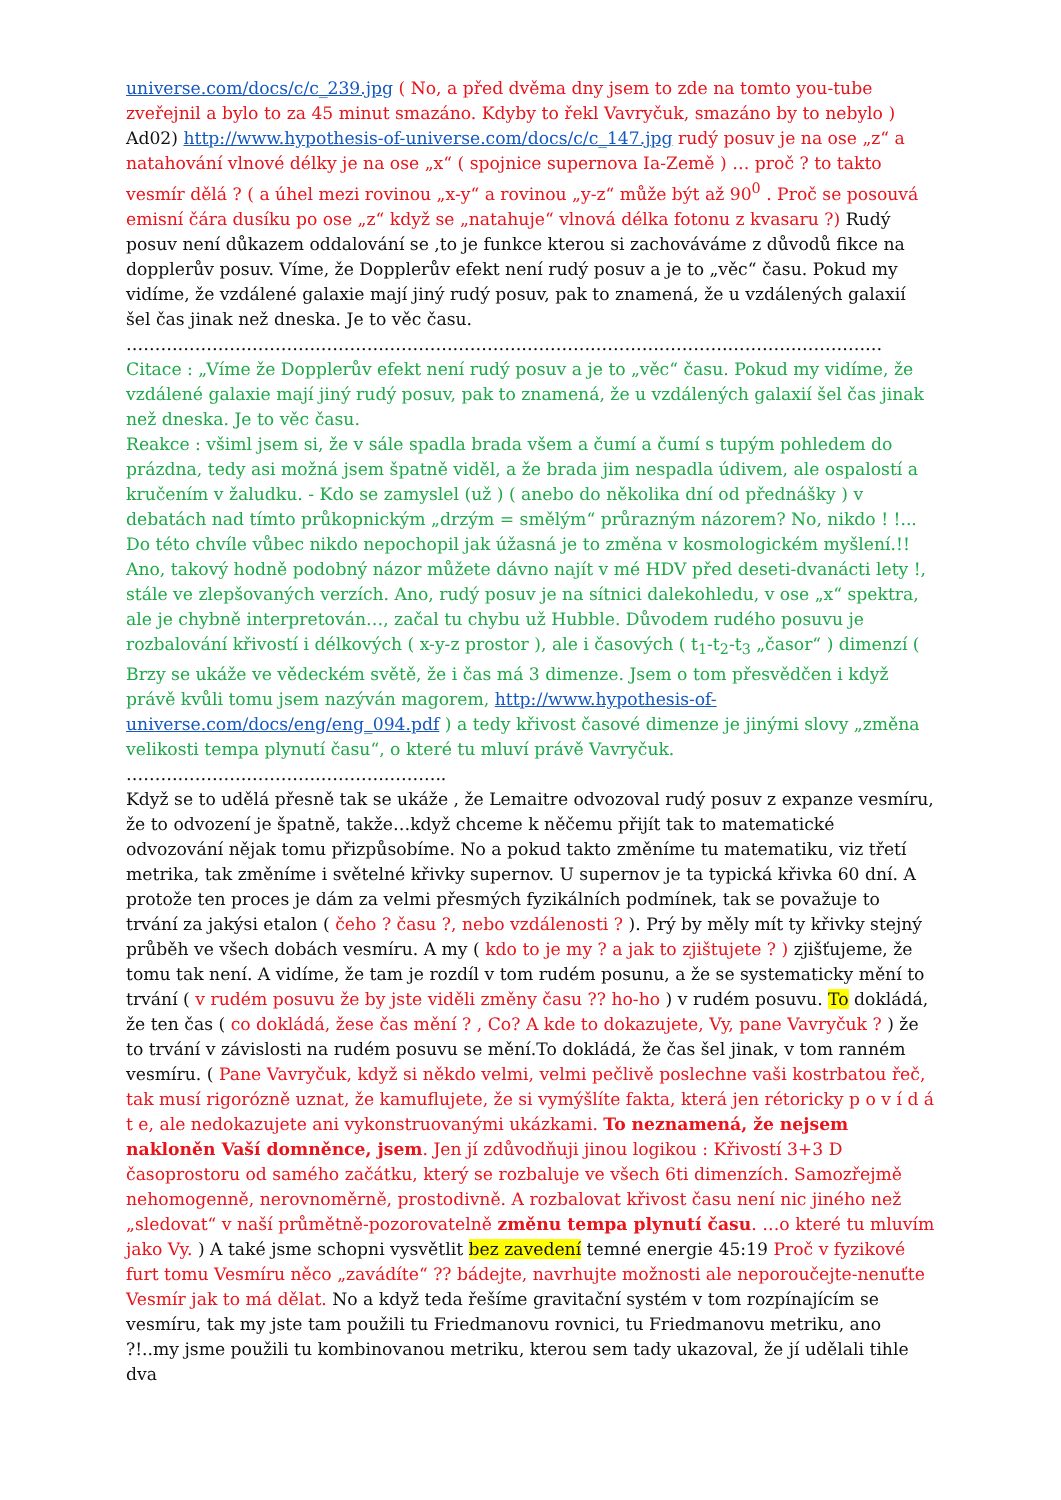universe.com/docs/c/c_239.jpg ( No, a před dvěma dny jsem to zde na tomto you-tube zveřejnil a bylo to za 45 minut smazáno. Kdyby to řekl Vavryčuk, smazáno by to nebylo ) Ad02) http://www.hypothesis-of-universe.com/docs/c/c_147.jpg rudý posuv je na ose „z“ a natahování vlnové délky je na ose „x“ ( spojnice supernova Ia-Země ) … proč ? to takto vesmír dělá ? ( a úhel mezi rovinou „x-y“ a rovinou „y-z“ může být až 90<sup>0</sup> . Proč se posouvá emisní čára dusíku po ose „z“ když se „natahuje“ vlnová délka fotonu z kvasaru ?) Rudý posuv není důkazem oddalování se ,to je funkce kterou si zachováváme z důvodů fikce na dopplerův posuv. Víme, že Dopplerův efekt není rudý posuv a je to „věc“ času. Pokud my vidíme, že vzdálené galaxie mají jiný rudý posuv, pak to znamená, že u vzdálených galaxií šel čas jinak než dneska. Je to věc času.
……………………………………………………………………………………………………………………
Citace : „Víme že Dopplerův efekt není rudý posuv a je to „věc“ času. Pokud my vidíme, že vzdálené galaxie mají jiný rudý posuv, pak to znamená, že u vzdálených galaxií šel čas jinak než dneska. Je to věc času.
Reakce : všiml jsem si, že v sále spadla brada všem a čumí a čumí s tupým pohledem do prázdna, tedy asi možná jsem špatně viděl, a že brada jim nespadla údivem, ale ospalostí a kručením v žaludku. - Kdo se zamyslel (už ) ( anebo do několika dní od přednášky ) v debatách nad tímto průkopnickým „drzým = smělým“ průrazným názorem? No, nikdo ! !... Do této chvíle vůbec nikdo nepochopil jak úžasná je to změna v kosmologickém myšlení.!! Ano, takový hodně podobný názor můžete dávno najít v mé HDV před deseti-dvanácti lety !, stále ve zlepšovaných verzích. Ano, rudý posuv je na sítnici dalekohledu, v ose „x“ spektra, ale je chybně interpretován…, začal tu chybu už Hubble. Důvodem rudého posuvu je rozbalování křivostí i délkových ( x-y-z prostor ), ale i časových ( t<sub>1</sub>-t<sub>2</sub>-t<sub>3</sub> „časor“ ) dimenzí ( Brzy se ukáže ve vědeckém světě, že i čas má 3 dimenze. Jsem o tom přesvědčen i když právě kvůli tomu jsem nazýván magorem, http://www.hypothesis-of-universe.com/docs/eng/eng_094.pdf ) a tedy křivost časové dimenze je jinými slovy „změna velikosti tempa plynutí času“, o které tu mluví právě Vavryčuk.
………………………………………………..
Když se to udělá přesně tak se ukáže , že Lemaitre odvozoval rudý posuv z expanze vesmíru, že to odvození je špatně, takže…když chceme k něčemu přijít tak to matematické odvozování nějak tomu přizpůsobíme. No a pokud takto změníme tu matematiku, viz třetí metrika, tak změníme i světelné křivky supernov. U supernov je ta typická křivka 60 dní. A protože ten proces je dám za velmi přesmých fyzikálních podmínek, tak se považuje to trvání za jakýsi etalon ( čeho ? času ?, nebo vzdálenosti ? ). Prý by měly mít ty křivky stejný průběh ve všech dobách vesmíru. A my ( kdo to je my ? a jak to zjištujete ? ) zjišťujeme, že tomu tak není. A vidíme, že tam je rozdíl v tom rudém posunu, a že se systematicky mění to trvání ( v rudém posuvu že by jste viděli změny času ?? ho-ho ) v rudém posuvu. To dokládá, že ten čas ( co dokládá, žese čas mění ? , Co? A kde to dokazujete, Vy, pane Vavryčuk ? ) že to trvání v závislosti na rudém posuvu se mění.To dokládá, že čas šel jinak, v tom ranném vesmíru. ( Pane Vavryčuk, když si někdo velmi, velmi pečlivě poslechne vaši kostrbatou řeč, tak musí rigorózně uznat, že kamuflujete, že si vymýšlíte fakta, která jen rétoricky p o v í d á t e, ale nedokazujete ani vykonstruovanými ukázkami. To neznamená, že nejsem nakloněn Vaší domněnce, jsem. Jen jí zdůvodňuji jinou logikou : Křivostí 3+3 D časoprostoru od samého začátku, který se rozbaluje ve všech 6ti dimenzích. Samozřejmě nehomogenně, nerovnoměrně, prostodivně. A rozbalovat křivost času není nic jiného než „sledovat“ v naší průmětně-pozorovatelně změnu tempa plynutí času. …o které tu mluvím jako Vy. ) A také jsme schopni vysvětlit bez zavedení temné energie 45:19 Proč v fyzikové furt tomu Vesmíru něco „zavádíte“ ?? bádejte, navrhujte možnosti ale neporoučejte-nenuťte Vesmír jak to má dělat. No a když teda řešíme gravitační systém v tom rozpínajícím se vesmíru, tak my jste tam použili tu Friedmanovu rovnici, tu Friedmanovu metriku, ano ?!..my jsme použili tu kombinovanou metriku, kterou sem tady ukazoval, že jí udělali tihle dva